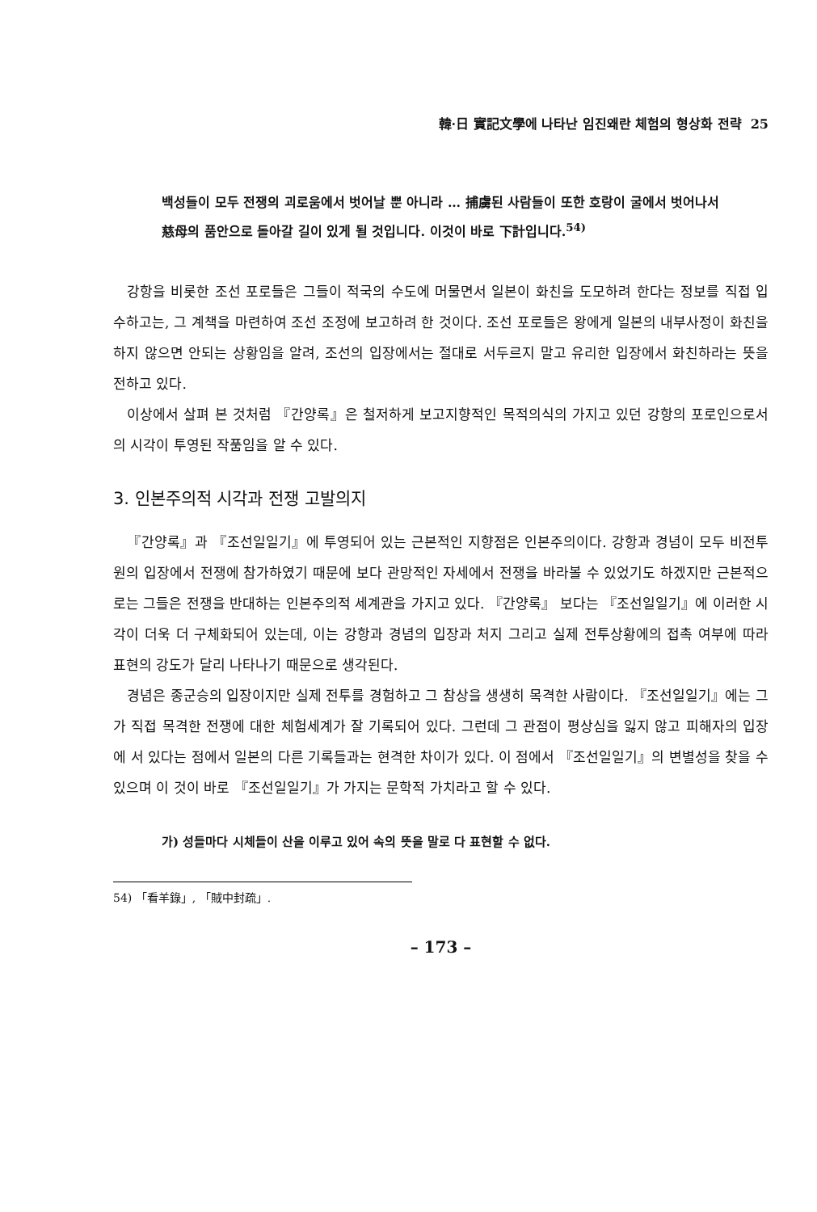韓·日 實記文學에 나타난 임진왜란 체험의 형상화 전략 25
백성들이 모두 전쟁의 괴로움에서 벗어날 뿐 아니라 … 捕虜된 사람들이 또한 호랑이 굴에서 벗어나서 慈母의 품안으로 돌아갈 길이 있게 될 것입니다. 이것이 바로 下計입니다.<sup>54)</sup>
강항을 비롯한 조선 포로들은 그들이 적국의 수도에 머물면서 일본이 화친을 도모하려 한다는 정보를 직접 입수하고는, 그 계책을 마련하여 조선 조정에 보고하려 한 것이다. 조선 포로들은 왕에게 일본의 내부사정이 화친을 하지 않으면 안되는 상황임을 알려, 조선의 입장에서는 절대로 서두르지 말고 유리한 입장에서 화친하라는 뜻을 전하고 있다.
이상에서 살펴 본 것처럼 『간양록』은 철저하게 보고지향적인 목적의식의 가지고 있던 강항의 포로인으로서의 시각이 투영된 작품임을 알 수 있다.
3. 인본주의적 시각과 전쟁 고발의지
『간양록』과 『조선일일기』에 투영되어 있는 근본적인 지향점은 인본주의이다. 강항과 경념이 모두 비전투원의 입장에서 전쟁에 참가하였기 때문에 보다 관망적인 자세에서 전쟁을 바라볼 수 있었기도 하겠지만 근본적으로는 그들은 전쟁을 반대하는 인본주의적 세계관을 가지고 있다. 『간양록』 보다는 『조선일일기』에 이러한 시각이 더욱 더 구체화되어 있는데, 이는 강항과 경념의 입장과 처지 그리고 실제 전투상황에의 접촉 여부에 따라 표현의 강도가 달리 나타나기 때문으로 생각된다.
경념은 종군승의 입장이지만 실제 전투를 경험하고 그 참상을 생생히 목격한 사람이다. 『조선일일기』에는 그가 직접 목격한 전쟁에 대한 체험세계가 잘 기록되어 있다. 그런데 그 관점이 평상심을 잃지 않고 피해자의 입장에 서 있다는 점에서 일본의 다른 기록들과는 현격한 차이가 있다. 이 점에서 『조선일일기』의 변별성을 찾을 수 있으며 이 것이 바로 『조선일일기』가 가지는 문학적 가치라고 할 수 있다.
가) 성들마다 시체들이 산을 이루고 있어 속의 뜻을 말로 다 표현할 수 없다.
54) 「看羊錄」, 「賊中封疏」.
– 173 –